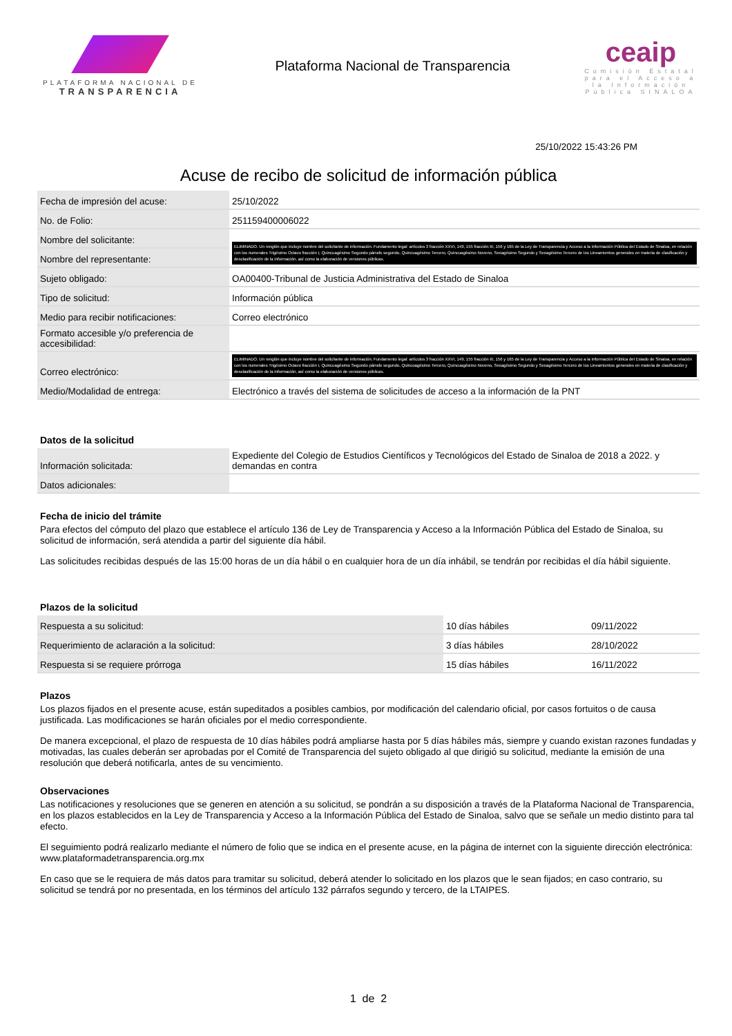PLATAFORMA NACIONAL DE
TRANSPARENCIA
Plataforma Nacional de Transparencia
ceaip
Comisión Estatal para el Acceso a la Información Pública SINALOA
25/10/2022 15:43:26 PM
Acuse de recibo de solicitud de información pública
| Fecha de impresión del acuse: | 25/10/2022 |
| No. de Folio: | 251159400006022 |
| Nombre del solicitante: | ELIMINADO. Un renglón que incluye nombre del solicitante de información. Fundamento legal: artículos 3 fracción XXVI, 149, 155 fracción III, 156 y 165 de la Ley de Transparencia y Acceso a la Información Pública del Estado de Sinaloa, en relación con los numerales Trigésimo Octavo fracción I, Quincuagésimo Segundo párrafo segundo, Quincuagésimo Tercero, Quincuagésimo Noveno, Sexagésimo Segundo y Sexagésimo Tercero de los Lineamientos generales en materia de clasificación y desclasificación de la información, así como la elaboración de versiones públicas. |
| Nombre del representante: | |
| Sujeto obligado: | OA00400-Tribunal de Justicia Administrativa del Estado de Sinaloa |
| Tipo de solicitud: | Información pública |
| Medio para recibir notificaciones: | Correo electrónico |
| Formato accesible y/o preferencia de accesibilidad: | |
| Correo electrónico: | ELIMINADO. Un renglón que incluye nombre del solicitante de información. Fundamento legal: artículos 3 fracción XXVI, 149, 155 fracción III, 156 y 165 de la Ley de Transparencia y Acceso a la Información Pública del Estado de Sinaloa, en relación con los numerales Trigésimo Octavo fracción I, Quincuagésimo Segundo párrafo segundo, Quincuagésimo Tercero, Quincuagésimo Noveno, Sexagésimo Segundo y Sexagésimo Tercero de los Lineamientos generales en materia de clasificación y desclasificación de la información, así como la elaboración de versiones públicas. |
| Medio/Modalidad de entrega: | Electrónico a través del sistema de solicitudes de acceso a la información de la PNT |
Datos de la solicitud
| Información solicitada: | Expediente del Colegio de Estudios Científicos y Tecnológicos del Estado de Sinaloa de 2018 a 2022. y demandas en contra |
| Datos adicionales: | |
Fecha de inicio del trámite
Para efectos del cómputo del plazo que establece el artículo 136 de Ley de Transparencia y Acceso a la Información Pública del Estado de Sinaloa, su solicitud de información, será atendida a partir del siguiente día hábil.
Las solicitudes recibidas después de las 15:00 horas de un día hábil o en cualquier hora de un día inhábil, se tendrán por recibidas el día hábil siguiente.
Plazos de la solicitud
| Respuesta a su solicitud: | 10 días hábiles | 09/11/2022 |
| Requerimiento de aclaración a la solicitud: | 3 días hábiles | 28/10/2022 |
| Respuesta si se requiere prórroga | 15 días hábiles | 16/11/2022 |
Plazos
Los plazos fijados en el presente acuse, están supeditados a posibles cambios, por modificación del calendario oficial, por casos fortuitos o de causa justificada. Las modificaciones se harán oficiales por el medio correspondiente.
De manera excepcional, el plazo de respuesta de 10 días hábiles podrá ampliarse hasta por 5 días hábiles más, siempre y cuando existan razones fundadas y motivadas, las cuales deberán ser aprobadas por el Comité de Transparencia del sujeto obligado al que dirigió su solicitud, mediante la emisión de una resolución que deberá notificarla, antes de su vencimiento.
Observaciones
Las notificaciones y resoluciones que se generen en atención a su solicitud, se pondrán a su disposición a través de la Plataforma Nacional de Transparencia, en los plazos establecidos en la Ley de Transparencia y Acceso a la Información Pública del Estado de Sinaloa, salvo que se señale un medio distinto para tal efecto.
El seguimiento podrá realizarlo mediante el número de folio que se indica en el presente acuse, en la página de internet con la siguiente dirección electrónica: www.plataformadetransparencia.org.mx
En caso que se le requiera de más datos para tramitar su solicitud, deberá atender lo solicitado en los plazos que le sean fijados; en caso contrario, su solicitud se tendrá por no presentada, en los términos del artículo 132 párrafos segundo y tercero, de la LTAIPES.
1 de 2